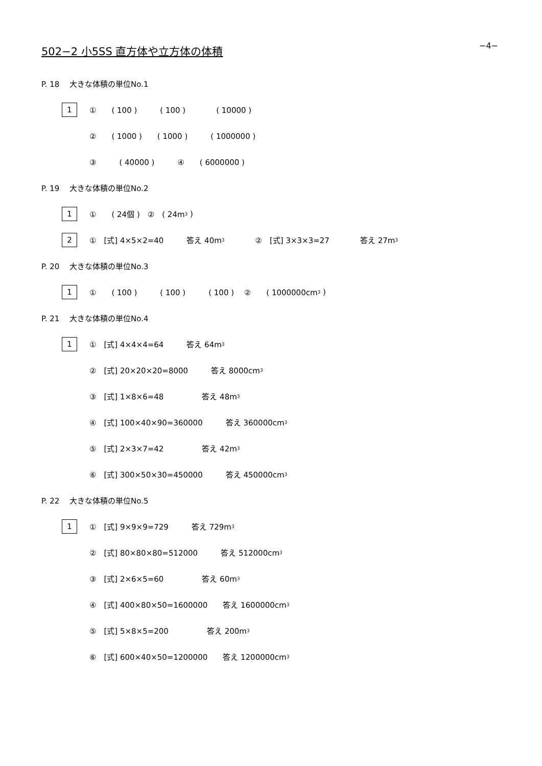−4−
502−2 小5SS 直方体や立方体の体積
P. 18　 大きな体積の単位No.1
1 ①　　( 100 )　　　( 100 )　　　　( 10000 )
②　　( 1000 )　　( 1000 )　　　( 1000000 )
③　　　( 40000 )　　　④　　( 6000000 )
P. 19　 大きな体積の単位No.2
1 ①　　( 24個 )　②　( 24m<sup>3</sup> )
2 ①　[式] 4×5×2=40　　　答え 40m<sup>3</sup>　　　　②　[式] 3×3×3=27　　　　答え 27m<sup>3</sup>
P. 20　 大きな体積の単位No.3
1 ①　　( 100 )　　　( 100 )　　　( 100 )　 ②　　( 1000000cm<sup>3</sup> )
P. 21　 大きな体積の単位No.4
1 ①　[式] 4×4×4=64　　　答え 64m<sup>3</sup>
②　[式] 20×20×20=8000　　　答え 8000cm<sup>3</sup>
③　[式] 1×8×6=48　　　　　答え 48m<sup>3</sup>
④　[式] 100×40×90=360000　　　答え 360000cm<sup>3</sup>
⑤　[式] 2×3×7=42　　　　　答え 42m<sup>3</sup>
⑥　[式] 300×50×30=450000　　　答え 450000cm<sup>3</sup>
P. 22　 大きな体積の単位No.5
1 ①　[式] 9×9×9=729　　　答え 729m<sup>3</sup>
②　[式] 80×80×80=512000　　　答え 512000cm<sup>3</sup>
③　[式] 2×6×5=60　　　　　答え 60m<sup>3</sup>
④　[式] 400×80×50=1600000　　答え 1600000cm<sup>3</sup>
⑤　[式] 5×8×5=200　　　　　答え 200m<sup>3</sup>
⑥　[式] 600×40×50=1200000　　答え 1200000cm<sup>3</sup>